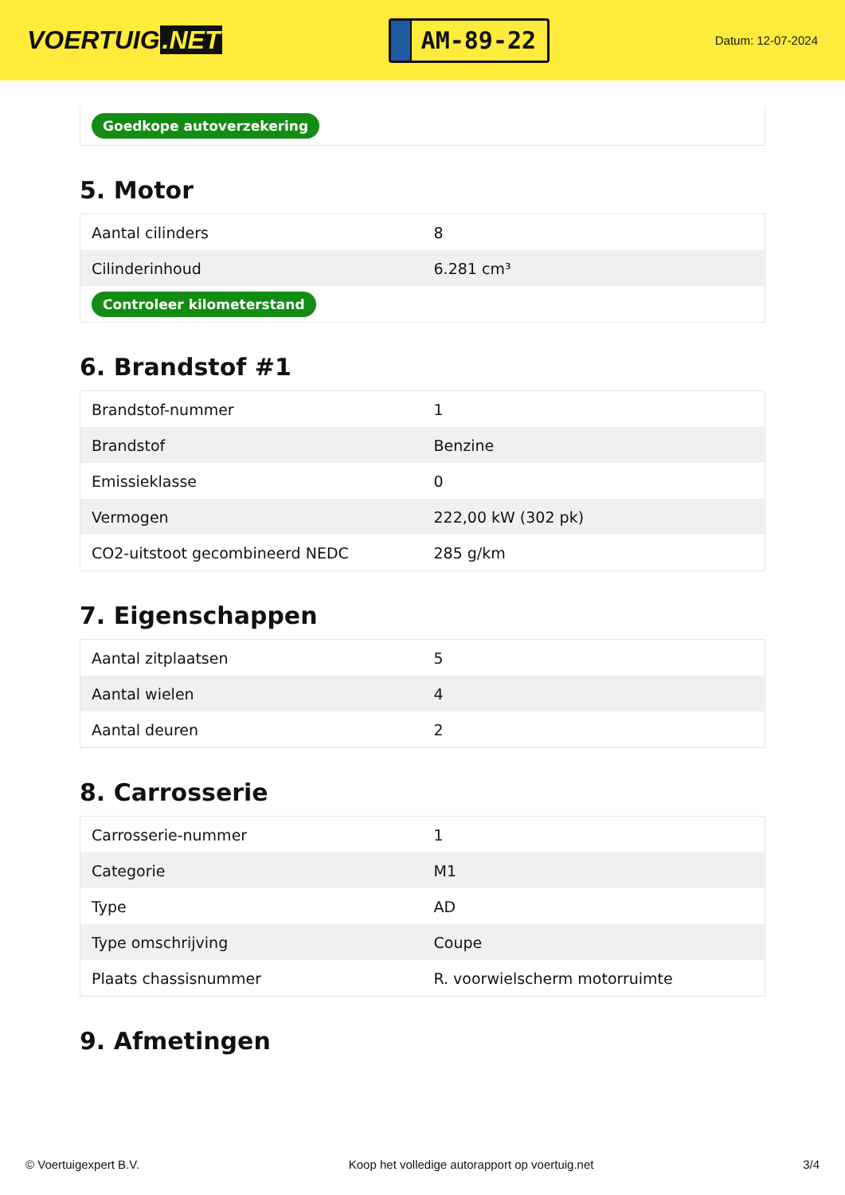VOERTUIG.NET
AM-89-22
Datum: 12-07-2024
Goedkope autoverzekering
5. Motor
| Aantal cilinders | 8 |
| Cilinderinhoud | 6.281 cm³ |
| Controleer kilometerstand | |
6. Brandstof #1
| Brandstof-nummer | 1 |
| Brandstof | Benzine |
| Emissieklasse | 0 |
| Vermogen | 222,00 kW (302 pk) |
| CO2-uitstoot gecombineerd NEDC | 285 g/km |
7. Eigenschappen
| Aantal zitplaatsen | 5 |
| Aantal wielen | 4 |
| Aantal deuren | 2 |
8. Carrosserie
| Carrosserie-nummer | 1 |
| Categorie | M1 |
| Type | AD |
| Type omschrijving | Coupe |
| Plaats chassisnummer | R. voorwielscherm motorruimte |
9. Afmetingen
© Voertuigexpert B.V. Koop het volledige autorapport op voertuig.net 3/4